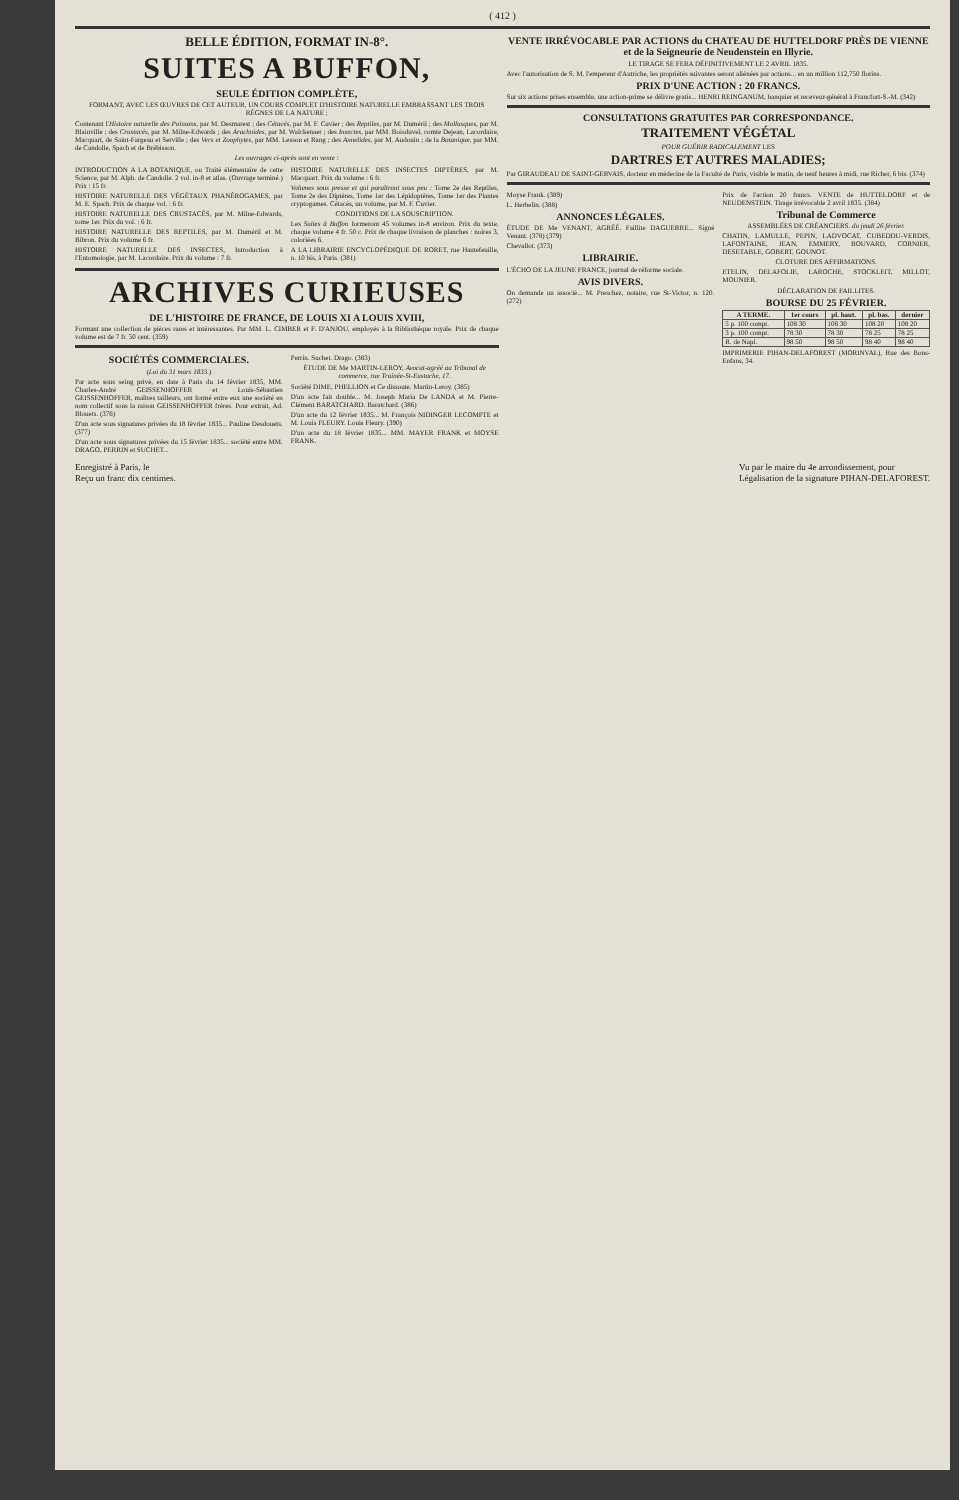( 412 )
BELLE ÉDITION, FORMAT IN-8°.
SUITES A BUFFON,
SEULE ÉDITION COMPLÈTE,
FORMANT, AVEC LES ŒUVRES DE CET AUTEUR, UN COURS COMPLET D'HISTOIRE NATURELLE EMBRASSANT LES TROIS RÈGNES DE LA NATURE ;
Contenant l'Histoire naturelle des Poissons, par M. Desmarest ; des Cétacés, par M. F. Cuvier ; des Reptiles, par M. Duméril ; des Mollusques, par M. Blainville ; des Crustacés, par M. Milne-Edwards ; des Arachnides, par M. Walckenaer ; des Insectes, par MM. Boisduvel, comte Dejean, Lacordaire, Macquart, de Saint-Fargeau et Serville ; des Vers et Zoophytes, par MM. Lesson et Rang ; des Annelides, par M. Audouin ; de la Botanique, par MM. de Candolle, Spach et de Brébisson.
Les ouvrages ci-après sont en vente :
INTRODUCTION A LA BOTANIQUE, ou Traité élémentaire de cette Science, par M. Alph. de Candolle. 2 vol. in-8 et atlas. (Ouvrage terminé.) Prix : 15 fr.
HISTOIRE NATURELLE DES VÉGÉTAUX PHANÉROGAMES, par M. E. Spach. Prix de chaque vol. : 6 fr.
HISTOIRE NATURELLE DES CRUSTACÉS, par M. Milne-Edwards, tome 1er. Prix du vol. : 6 fr.
HISTOIRE NATURELLE DES REPTILES, par M. Duméril et M. Bibron. Prix du volume 6 fr.
HISTOIRE NATURELLE DES INSECTES, Introduction à l'Entomologie, par M. Lacordaire. Prix du volume : 7 fr.
HISTOIRE NATURELLE DES INSECTES DIPTÈRES, par M. Macquart. Prix du volume : 6 fr.
Volumes sous presse et qui paraîtront sous peu : Tome 2e des Reptiles, Tome 2e des Diptères, Tome 1er des Lépidoptères, Tome 1er des Plantes cryptogames. Cétacés, un volume, par M. F. Cuvier.
CONDITIONS DE LA SOUSCRIPTION.
Les Suites à Buffon formeront 45 volumes in-8 environ. Prix du texte, chaque volume 4 fr. 50 c. Prix de chaque livraison de planches : noires 3, coloriées 6.
A LA LIBRAIRIE ENCYCLOPÉDIQUE DE RORET, rue Hautefeuille, n. 10 bis, à Paris. (381)
ARCHIVES CURIEUSES
DE L'HISTOIRE DE FRANCE, DE LOUIS XI A LOUIS XVIII,
Formant une collection de pièces rares et intéressantes. Par MM. L. CIMBER et F. D'ANJOU, employés à la Bibliothèque royale. Prix de chaque volume est de 7 fr. 50 cent. (359)
SOCIÉTÉS COMMERCIALES.
(Loi du 31 mars 1833.)
Par acte sous seing privé, en date à Paris du 14 février 1835, MM. Charles-André GEISSENHOFFER et Louis-Sébastien GEISSENHOFFER, maîtres tailleurs, ont formé entre eux une société en nom collectif sous la raison GEISSENHOFFER frères. Pour extrait, Ad. Blouets. (376)
D'un acte sous signatures privées du 18 février 1835... Pauline Desdouets. (377)
D'un acte sous signatures privées du 15 février 1835... société entre MM. DRAGO, PERRIN et SUCHET...
Perrin. Suchet. Drago. (383)
ÉTUDE DE Me MARTIN-LEROY, Avocat-agréé au Tribunal de commerce, rue Trainée-St-Eustache, 17.
Société DIME, PHELLION et Ce dissoute. Martin-Leroy. (385)
D'un acte fait double... M. Joseph Maria De LANDA et M. Pierre-Clément BARATCHARD. Baratchard. (386)
D'un acte du 12 février 1835... M. François NIDINGER LECOMPTE et M. Louis FLEURY. Louis Fleury. (390)
D'un acte du 18 février 1835... MM. MAYER FRANK et MOYSE FRANK.
VENTE IRRÉVOCABLE PAR ACTIONS du CHATEAU DE HUTTELDORF PRÈS DE VIENNE et de la Seigneurie de Neudenstein en Illyrie.
LE TIRAGE SE FERA DÉFINITIVEMENT LE 2 AVRIL 1835.
Avec l'autorisation de S. M. l'empereur d'Autriche, les propriétés suivantes seront aliénées par actions... en un million 112,750 florins.
PRIX D'UNE ACTION : 20 FRANCS.
Sur six actions prises ensemble, une action-prime se délivre gratis... HENRI REINGANUM, banquier et receveur-général à Francfort-S.-M. (342)
CONSULTATIONS GRATUITES PAR CORRESPONDANCE.
TRAITEMENT VÉGÉTAL
POUR GUÉRIR RADICALEMENT LES
DARTRES ET AUTRES MALADIES;
Par GIRAUDEAU DE SAINT-GERVAIS, docteur en médecine de la Faculté de Paris, visible le matin, de neuf heures à midi, rue Richer, 6 bis. (374)
Moyse Frank. (389)
L. Herbelin. (388)
ANNONCES LÉGALES.
ÉTUDE DE Me VENANT, AGRÉÉ. Faillite DAGUERRE... Signé Venant. (378) (379)
Chevallot. (373)
LIBRAIRIE.
L'ÉCHO DE LA JEUNE FRANCE, journal de réforme sociale.
AVIS DIVERS.
On demande un associé... M. Preschez, notaire, rue St-Victor, n. 120. (272)
Prix de l'action 20 francs. VENTE de HUTTELDORF et de NEUDENSTEIN. Tirage irrévocable 2 avril 1835. (384)
Tribunal de Commerce
ASSEMBLÉES DE CRÉANCIERS. du jeudi 26 février.
CHATIN, LAMULLE, PEPIN, LADVOCAT, CUBEDDU-VERDIS, LAFONTAINE, JEAN, EMMERY, BOUVARD, CORNIER, DESETABLE, GOBERT, GOUNOT.
CLOTURE DES AFFIRMATIONS.
ETELIN, DELAFOLIE, LAROCHE, STOCKLEIT, MILLOT, MOUNIER.
DÉCLARATION DE FAILLITES.
BOURSE DU 25 FÉVRIER.
| A TERME. | 1er cours | pl. haut. | pl. bas. | dernier |
| --- | --- | --- | --- | --- |
| 5 p. 100 compt. | 108 30 | 108 30 | 108 20 | 108 20 |
| 3 p. 100 compt. | 78 30 | 78 30 | 78 25 | 78 25 |
| R. de Napl. | 98 50 | 98 50 | 98 40 | 98 40 |
IMPRIMERIE PIHAN-DELAFOREST (MORINVAL), Rue des Bons-Enfans, 34.
Enregistré à Paris, le
Reçu un franc dix centimes. Vu par le maire du 4e arrondissement, pour
Légalisation de la signature PIHAN-DELAFOREST.